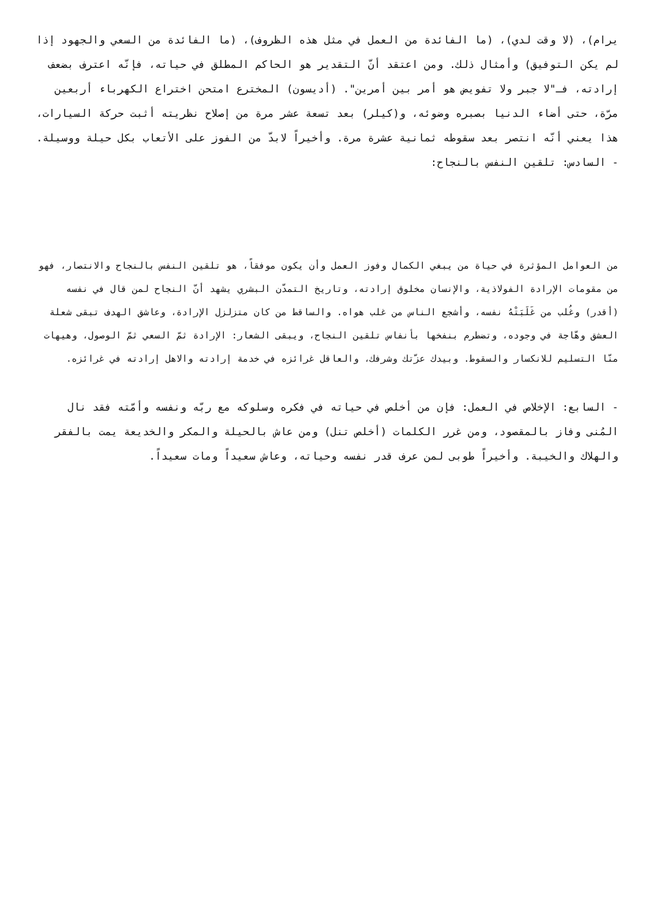يرام)، (لا وقت لدي)، (ما الفائدة من العمل في مثل هذه الظروف)، (ما الفائدة من السعي والجهود إذا لم يكن التوفيق) وأمثال ذلك. ومن اعتقد أنّ التقدير هو الحاكم المطلق في حياته، فإنّه اعترف بضعف إرادته، فـ"لا جبر ولا تفويض هو أمر بين أمرين". (أديسون) المخترع امتحن اختراع الكهرباء أربعين مرّة، حتى أضاء الدنيا بصبره وضوئه، و(كيلر) بعد تسعة عشر مرة من إصلاح نظريته أثبت حركة السيارات، هذا يعني أنّه انتصر بعد سقوطه ثمانية عشرة مرة. وأخيراً لابدّ من الفوز على الأتعاب بكل حيلة ووسيلة. - السادس: تلقين النفس بالنجاح:
من العوامل المؤثرة في حياة من يبغي الكمال وفوز العمل وأن يكون موفقاً، هو تلقين النفس بالنجاح والانتصار، فهو من مقومات الإرادة الفولاذية، والإنسان مخلوق إرادته، وتاريخ التمدّن البشري يشهد أنّ النجاح لمن قال في نفسه (أقدر) وغُلب من غَلَبَتْهُ نفسه، وأشجع الناس من غلب هواه. والساقط من كان متزلزل الإرادة، وعاشق الهدف تبقى شعلة العشق وهّاجة في وجوده، وتضطرم بنفخها بأنفاس تلقين النجاح، ويبقى الشعار: الإرادة ثمّ السعي ثمّ الوصول، وهيهات منّا التسليم للانكسار والسقوط. وبيدك عزّتك وشرفك، والعاقل غرائزه في خدمة إرادته والاهل إرادته في غرائزه.
- السابع: الإخلاص في العمل: فإن من أخلص في حياته في فكره وسلوكه مع ربّه ونفسه وأمّته فقد نال المُنى وفاز بالمقصود، ومن غرر الكلمات (أخلص تنل) ومن عاش بالحيلة والمكر والخديعة يمت بالفقر والهلاك والخيبة. وأخيراً طوبى لمن عرف قدر نفسه وحياته، وعاش سعيداً ومات سعيداً.